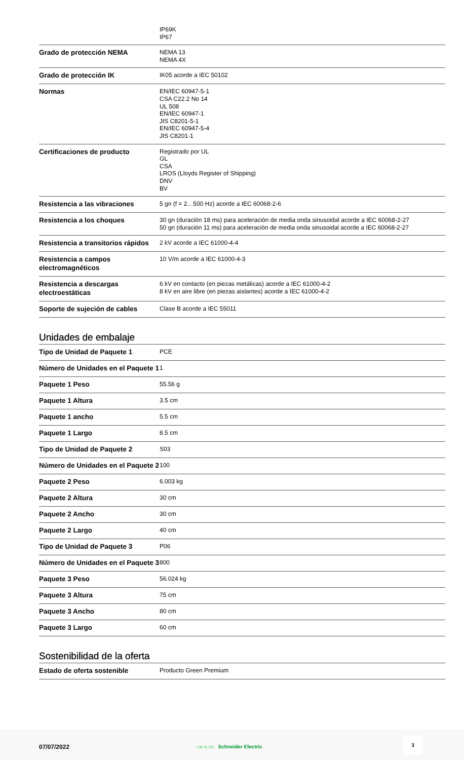| | IP69K IP67 |
| Grado de protección NEMA | NEMA 13 NEMA 4X |
| Grado de protección IK | IK05 acorde a IEC 50102 |
| Normas | EN/IEC 60947-5-1 CSA C22.2 No 14 UL 508 EN/IEC 60947-1 JIS C8201-5-1 EN/IEC 60947-5-4 JIS C8201-1 |
| Certificaciones de producto | Registrado por UL GL CSA LROS (Lloyds Register of Shipping) DNV BV |
| Resistencia a las vibraciones | 5 gn (f = 2…500 Hz) acorde a IEC 60068-2-6 |
| Resistencia a los choques | 30 gn (duración 18 ms) para aceleración de media onda sinusoidal acorde a IEC 60068-2-27 50 gn (duración 11 ms) para aceleración de media onda sinusoidal acorde a IEC 60068-2-27 |
| Resistencia a transitorios rápidos | 2 kV acorde a IEC 61000-4-4 |
| Resistencia a campos electromagnéticos | 10 V/m acorde a IEC 61000-4-3 |
| Resistencia a descargas electroestáticas | 6 kV en contacto (en piezas metálicas) acorde a IEC 61000-4-2 8 kV en aire libre (en piezas aislantes) acorde a IEC 61000-4-2 |
| Soporte de sujeción de cables | Clase B acorde a IEC 55011 |
Unidades de embalaje
| Tipo de Unidad de Paquete 1 | PCE |
| Número de Unidades en el Paquete 1 | 1 |
| Paquete 1 Peso | 55.56 g |
| Paquete 1 Altura | 3.5 cm |
| Paquete 1 ancho | 5.5 cm |
| Paquete 1 Largo | 8.5 cm |
| Tipo de Unidad de Paquete 2 | S03 |
| Número de Unidades en el Paquete 2 | 100 |
| Paquete 2 Peso | 6.003 kg |
| Paquete 2 Altura | 30 cm |
| Paquete 2 Ancho | 30 cm |
| Paquete 2 Largo | 40 cm |
| Tipo de Unidad de Paquete 3 | P06 |
| Número de Unidades en el Paquete 3 | 800 |
| Paquete 3 Peso | 56.024 kg |
| Paquete 3 Altura | 75 cm |
| Paquete 3 Ancho | 80 cm |
| Paquete 3 Largo | 60 cm |
Sostenibilidad de la oferta
| Estado de oferta sostenible | Producto Green Premium |
07/07/2022 Life Is On Schneider Electric
3